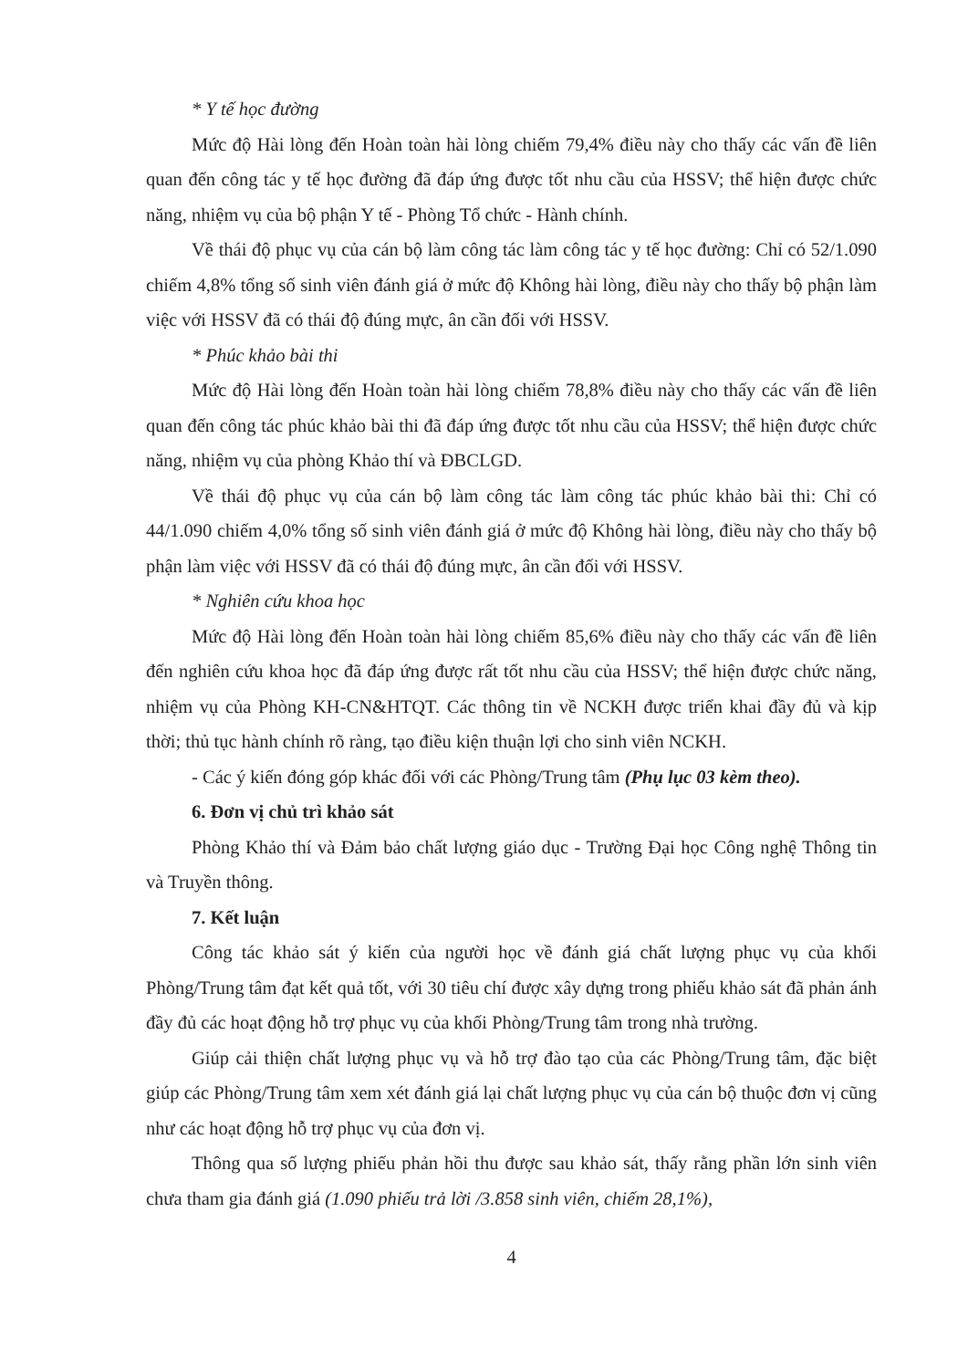* Y tế học đường
Mức độ Hài lòng đến Hoàn toàn hài lòng chiếm 79,4% điều này cho thấy các vấn đề liên quan đến công tác y tế học đường đã đáp ứng được tốt nhu cầu của HSSV; thể hiện được chức năng, nhiệm vụ của bộ phận Y tế - Phòng Tổ chức - Hành chính.
Về thái độ phục vụ của cán bộ làm công tác làm công tác y tế học đường: Chỉ có 52/1.090 chiếm 4,8% tổng số sinh viên đánh giá ở mức độ Không hài lòng, điều này cho thấy bộ phận làm việc với HSSV đã có thái độ đúng mực, ân cần đối với HSSV.
* Phúc khảo bài thi
Mức độ Hài lòng đến Hoàn toàn hài lòng chiếm 78,8% điều này cho thấy các vấn đề liên quan đến công tác phúc khảo bài thi đã đáp ứng được tốt nhu cầu của HSSV; thể hiện được chức năng, nhiệm vụ của phòng Khảo thí và ĐBCLGD.
Về thái độ phục vụ của cán bộ làm công tác làm công tác phúc khảo bài thi: Chỉ có 44/1.090 chiếm 4,0% tổng số sinh viên đánh giá ở mức độ Không hài lòng, điều này cho thấy bộ phận làm việc với HSSV đã có thái độ đúng mực, ân cần đối với HSSV.
* Nghiên cứu khoa học
Mức độ Hài lòng đến Hoàn toàn hài lòng chiếm 85,6% điều này cho thấy các vấn đề liên đến nghiên cứu khoa học đã đáp ứng được rất tốt nhu cầu của HSSV; thể hiện được chức năng, nhiệm vụ của Phòng KH-CN&HTQT. Các thông tin về NCKH được triển khai đầy đủ và kịp thời; thủ tục hành chính rõ ràng, tạo điều kiện thuận lợi cho sinh viên NCKH.
- Các ý kiến đóng góp khác đối với các Phòng/Trung tâm (Phụ lục 03 kèm theo).
6. Đơn vị chủ trì khảo sát
Phòng Khảo thí và Đảm bảo chất lượng giáo dục - Trường Đại học Công nghệ Thông tin và Truyền thông.
7. Kết luận
Công tác khảo sát ý kiến của người học về đánh giá chất lượng phục vụ của khối Phòng/Trung tâm đạt kết quả tốt, với 30 tiêu chí được xây dựng trong phiếu khảo sát đã phản ánh đầy đủ các hoạt động hỗ trợ phục vụ của khối Phòng/Trung tâm trong nhà trường.
Giúp cải thiện chất lượng phục vụ và hỗ trợ đào tạo của các Phòng/Trung tâm, đặc biệt giúp các Phòng/Trung tâm xem xét đánh giá lại chất lượng phục vụ của cán bộ thuộc đơn vị cũng như các hoạt động hỗ trợ phục vụ của đơn vị.
Thông qua số lượng phiếu phản hồi thu được sau khảo sát, thấy rằng phần lớn sinh viên chưa tham gia đánh giá (1.090 phiếu trả lời /3.858 sinh viên, chiếm 28,1%),
4